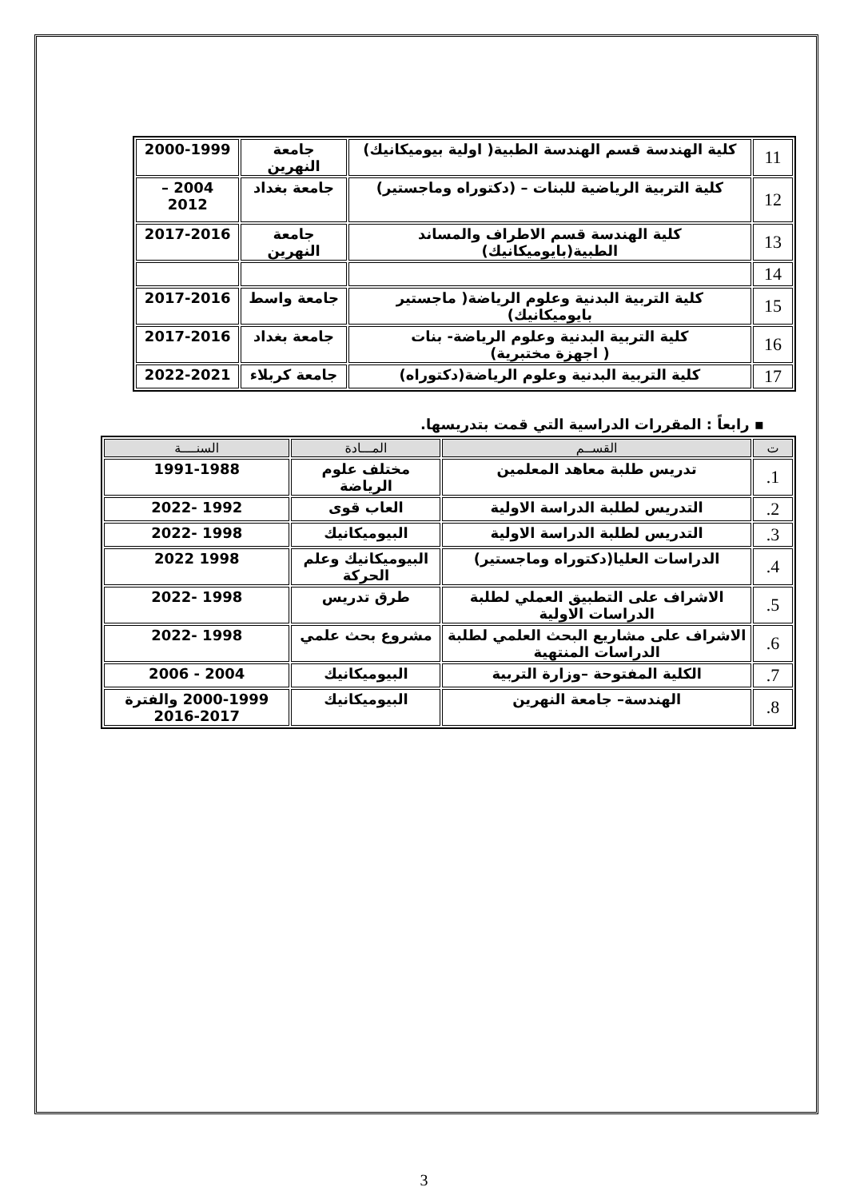| 11 | كلية الهندسة قسم الهندسة الطبية( اولية بيوميكانيك) | جامعة النهرين | 2000-1999 |
| 12 | كلية التربية الرياضية للبنات – (دكتوراه وماجستير) | جامعة بغداد | 2004 – 2012 |
| 13 | كلية الهندسة قسم الاطراف والمساند الطبية(بايوميكانيك) | جامعة النهرين | 2017-2016 |
| 14 | | | |
| 15 | كلية التربية البدنية وعلوم الرياضة( ماجستير بايوميكانيك) | جامعة واسط | 2017-2016 |
| 16 | كلية التربية البدنية وعلوم الرياضة- بنات ( اجهزة مختبرية) | جامعة بغداد | 2017-2016 |
| 17 | كلية التربية البدنية وعلوم الرياضة(دكتوراه) | جامعة كربلاء | 2022-2021 |
▪ رابعاً : المقررات الدراسية التي قمت بتدريسها.
| ت | القســم | المـــادة | السنــــة |
| --- | --- | --- | --- |
| 1. | تدريس طلبة معاهد المعلمين | مختلف علوم الرياضة | 1991-1988 |
| 2. | التدريس لطلبة الدراسة الاولية | العاب قوى | 1992 -2022 |
| 3. | التدريس لطلبة الدراسة الاولية | البيوميكانيك | 1998 -2022 |
| 4. | الدراسات العليا(دكتوراه وماجستير) | البيوميكانيك وعلم الحركة | 1998 2022 |
| 5. | الاشراف على التطبيق العملي لطلبة الدراسات الاولية | طرق تدريس | 1998 -2022 |
| 6. | الاشراف على مشاريع البحث العلمي لطلبة الدراسات المنتهية | مشروع بحث علمي | 1998 -2022 |
| 7. | الكلية المفتوحة –وزارة التربية | البيوميكانيك | 2004 - 2006 |
| 8. | الهندسة– جامعة النهرين | البيوميكانيك | 2000-1999 والفترة 2017-2016 |
3